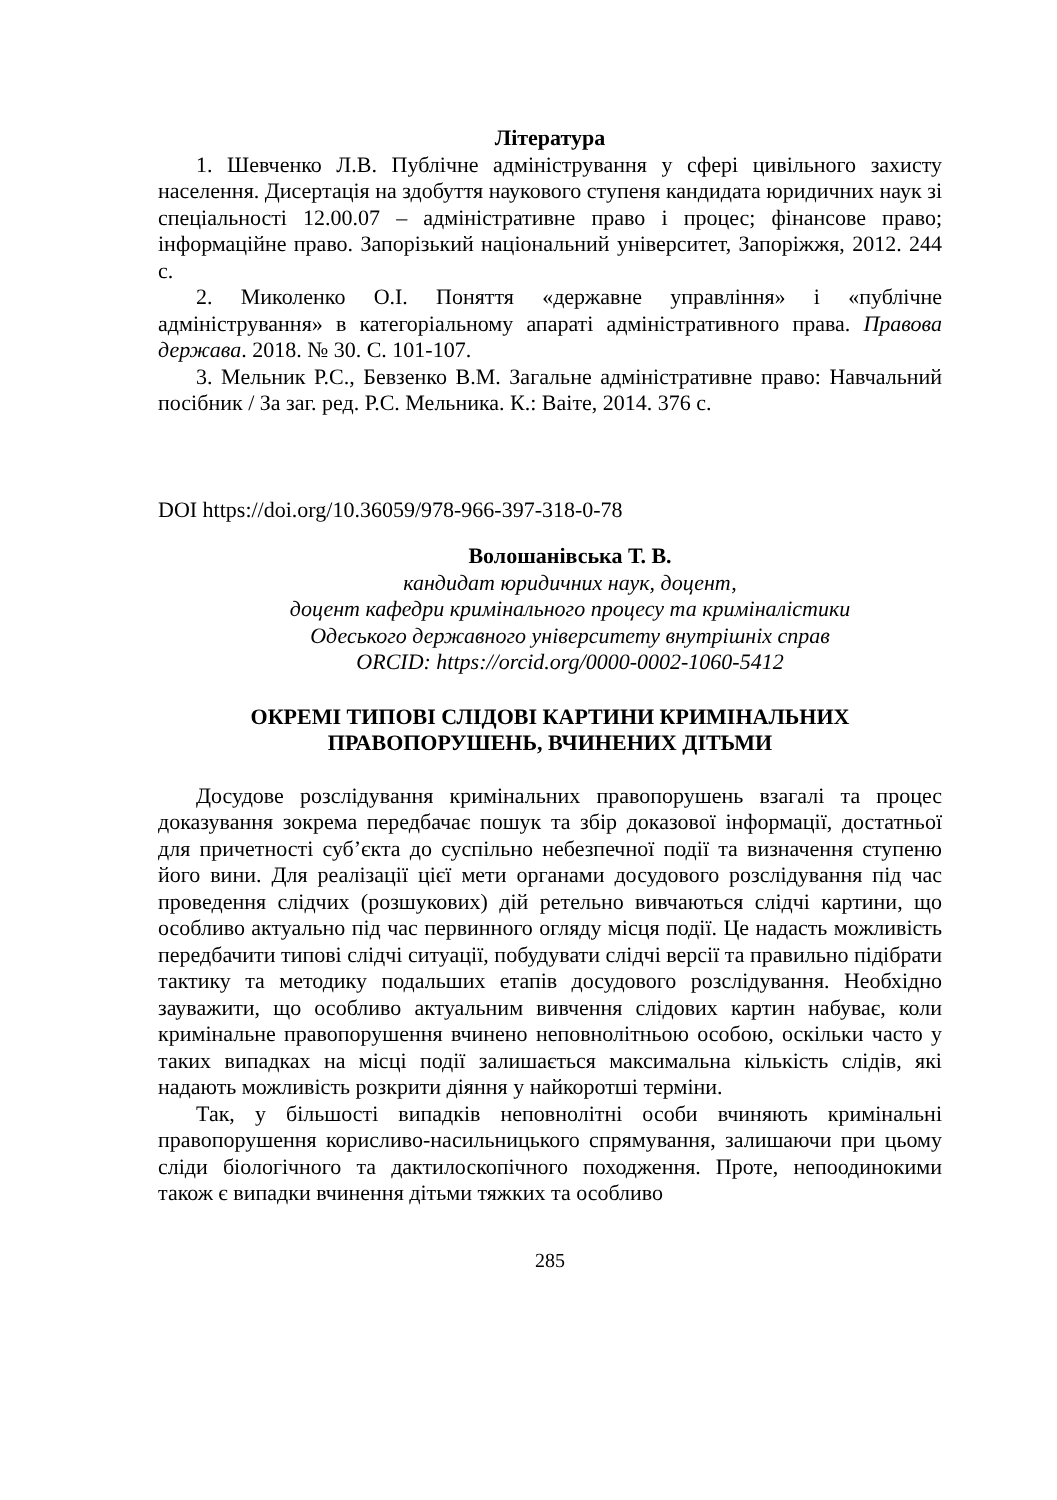Література
1. Шевченко Л.В. Публічне адміністрування у сфері цивільного захисту населення. Дисертація на здобуття наукового ступеня кандидата юридичних наук зі спеціальності 12.00.07 – адміністративне право і процес; фінансове право; інформаційне право. Запорізький національний університет, Запоріжжя, 2012. 244 с.
2. Миколенко О.І. Поняття «державне управління» і «публічне адміністрування» в категоріальному апараті адміністративного права. Правова держава. 2018. № 30. С. 101-107.
3. Мельник Р.С., Бевзенко В.М. Загальне адміністративне право: Навчальний посібник / За заг. ред. Р.С. Мельника. К.: Ваіте, 2014. 376 с.
DOI https://doi.org/10.36059/978-966-397-318-0-78
Волошанівська Т. В.
кандидат юридичних наук, доцент,
доцент кафедри кримінального процесу та криміналістики
Одеського державного університету внутрішніх справ
ORCID: https://orcid.org/0000-0002-1060-5412
ОКРЕМІ ТИПОВІ СЛІДОВІ КАРТИНИ КРИМІНАЛЬНИХ
ПРАВОПОРУШЕНЬ, ВЧИНЕНИХ ДІТЬМИ
Досудове розслідування кримінальних правопорушень взагалі та процес доказування зокрема передбачає пошук та збір доказової інформації, достатньої для причетності суб’єкта до суспільно небезпечної події та визначення ступеню його вини. Для реалізації цієї мети органами досудового розслідування під час проведення слідчих (розшукових) дій ретельно вивчаються слідчі картини, що особливо актуально під час первинного огляду місця події. Це надасть можливість передбачити типові слідчі ситуації, побудувати слідчі версії та правильно підібрати тактику та методику подальших етапів досудового розслідування. Необхідно зауважити, що особливо актуальним вивчення слідових картин набуває, коли кримінальне правопорушення вчинено неповнолітньою особою, оскільки часто у таких випадках на місці події залишається максимальна кількість слідів, які надають можливість розкрити діяння у найкоротші терміни.
Так, у більшості випадків неповнолітні особи вчиняють кримінальні правопорушення корисливо-насильницького спрямування, залишаючи при цьому сліди біологічного та дактилоскопічного походження. Проте, непоодинокими також є випадки вчинення дітьми тяжких та особливо
285